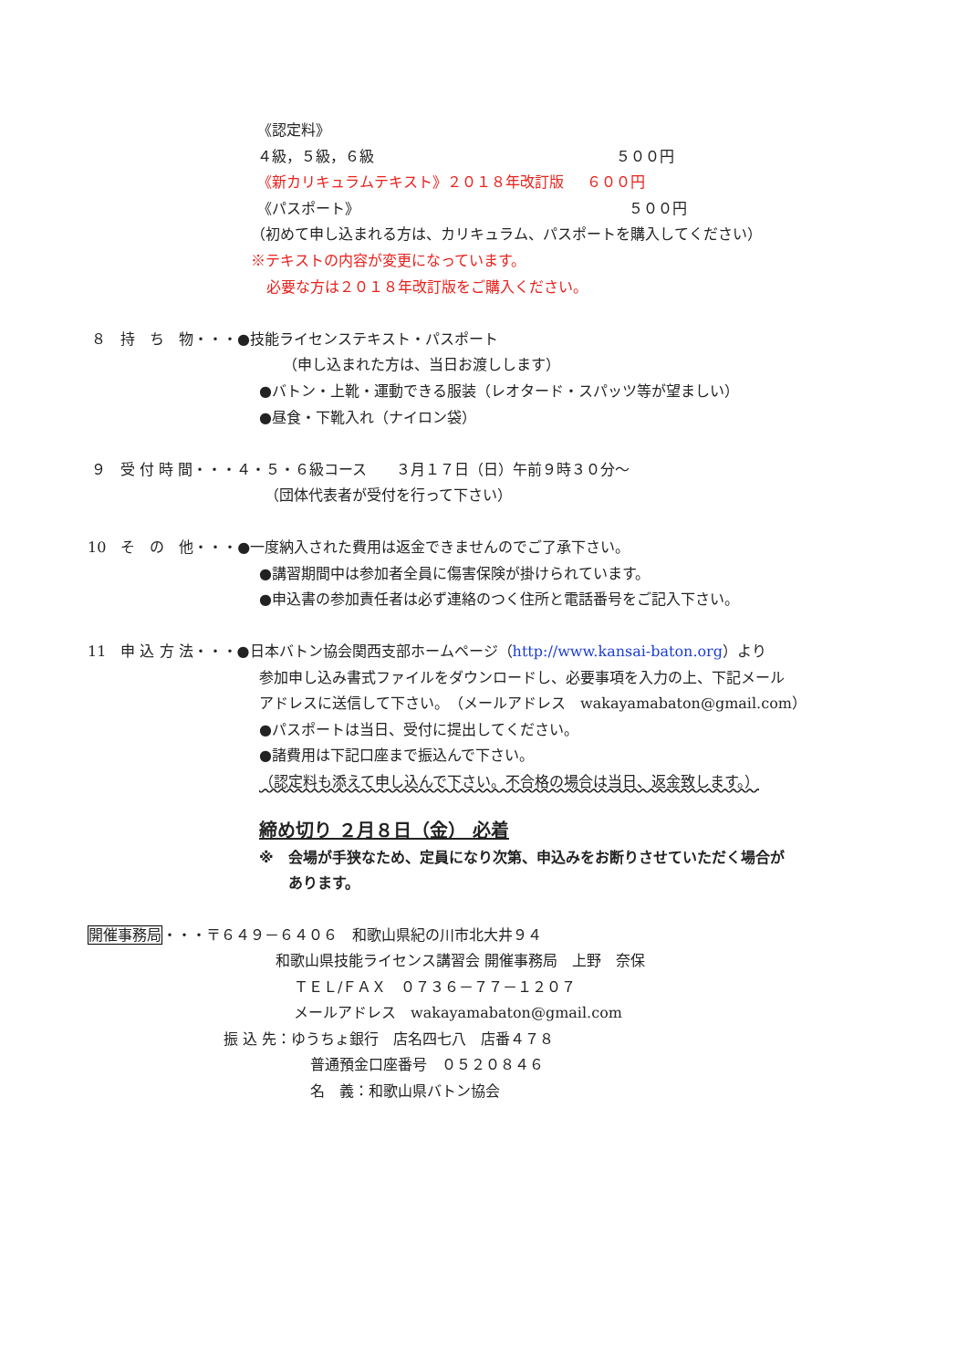《認定料》
４級，５級，６級 ５００円
《新カリキュラムテキスト》２０１８年改訂版 ６００円
《パスポート》 ５００円
（初めて申し込まれる方は、カリキュラム、パスポートを購入してください）
※テキストの内容が変更になっています。
必要な方は２０１８年改訂版をご購入ください。
８　持　ち　物・・・●技能ライセンステキスト・パスポート
（申し込まれた方は、当日お渡しします）
●バトン・上靴・運動できる服装（レオタード・スパッツ等が望ましい）
●昼食・下靴入れ（ナイロン袋）
９　受 付 時 間・・・４・５・６級コース　　３月１７日（日）午前９時３０分～
（団体代表者が受付を行って下さい）
10　そ　の　他・・・●一度納入された費用は返金できませんのでご了承下さい。
●講習期間中は参加者全員に傷害保険が掛けられています。
●申込書の参加責任者は必ず連絡のつく住所と電話番号をご記入下さい。
11　申 込 方 法・・・●日本バトン協会関西支部ホームページ（http://www.kansai-baton.org）より
参加申し込み書式ファイルをダウンロードし、必要事項を入力の上、下記メール
アドレスに送信して下さい。　（メールアドレス　wakayamabaton@gmail.com）
●パスポートは当日、受付に提出してください。
●諸費用は下記口座まで振込んで下さい。
（認定料も添えて申し込んで下さい。不合格の場合は当日、返金致します。）
締め切り ２月８日（金） 必着
※　会場が手狭なため、定員になり次第、申込みをお断りさせていただく場合が
あります。
開催事務局・・・〒６４９－６４０６　和歌山県紀の川市北大井９４
和歌山県技能ライセンス講習会 開催事務局　上野　奈保
ＴＥＬ/ＦＡＸ　０７３６－７７－１２０７
メールアドレス　wakayamabaton@gmail.com
振 込 先：ゆうちょ銀行　店名四七八　店番４７８
普通預金口座番号　０５２０８４６
名　義：和歌山県バトン協会